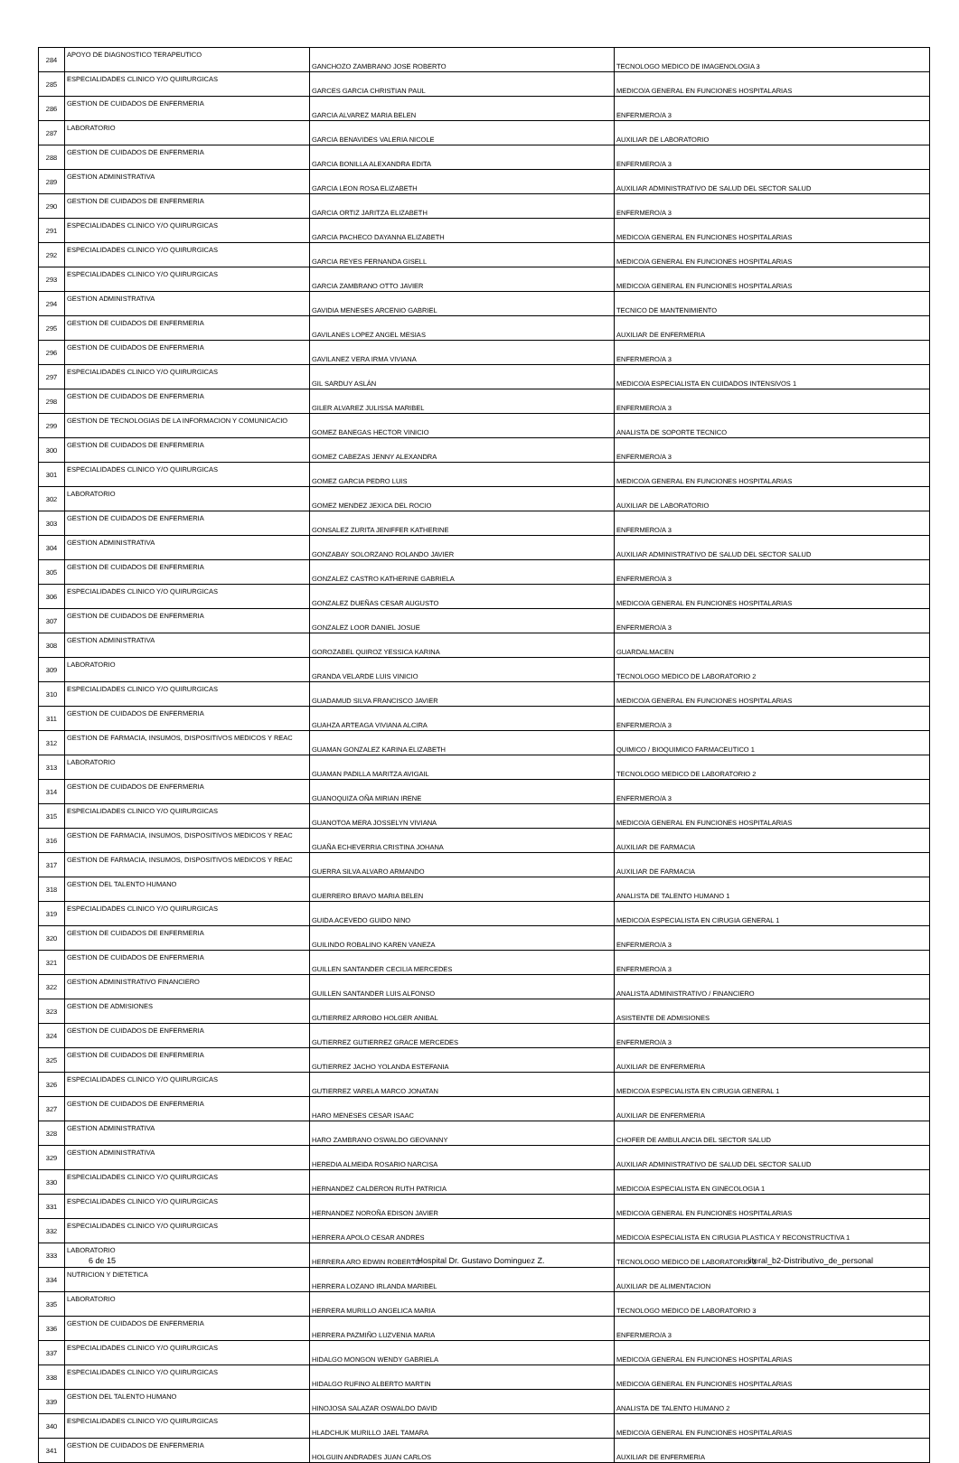| 284 | APOYO DE DIAGNOSTICO TERAPEUTICO | GANCHOZO ZAMBRANO JOSE ROBERTO | TECNOLOGO MEDICO DE IMAGENOLOGIA 3 |
| 285 | ESPECIALIDADES CLINICO Y/O QUIRURGICAS | GARCES GARCIA CHRISTIAN PAUL | MEDICO/A GENERAL EN FUNCIONES HOSPITALARIAS |
| 286 | GESTION DE CUIDADOS DE ENFERMERIA | GARCIA ALVAREZ MARIA BELEN | ENFERMERO/A 3 |
| 287 | LABORATORIO | GARCIA BENAVIDES VALERIA NICOLE | AUXILIAR DE LABORATORIO |
| 288 | GESTION DE CUIDADOS DE ENFERMERIA | GARCIA BONILLA ALEXANDRA EDITA | ENFERMERO/A 3 |
| 289 | GESTION ADMINISTRATIVA | GARCIA LEON ROSA ELIZABETH | AUXILIAR ADMINISTRATIVO DE SALUD DEL SECTOR SALUD |
| 290 | GESTION DE CUIDADOS DE ENFERMERIA | GARCIA ORTIZ JARITZA ELIZABETH | ENFERMERO/A 3 |
| 291 | ESPECIALIDADES CLINICO Y/O QUIRURGICAS | GARCIA PACHECO DAYANNA ELIZABETH | MEDICO/A GENERAL EN FUNCIONES HOSPITALARIAS |
| 292 | ESPECIALIDADES CLINICO Y/O QUIRURGICAS | GARCIA REYES FERNANDA GISELL | MEDICO/A GENERAL EN FUNCIONES HOSPITALARIAS |
| 293 | ESPECIALIDADES CLINICO Y/O QUIRURGICAS | GARCIA ZAMBRANO OTTO JAVIER | MEDICO/A GENERAL EN FUNCIONES HOSPITALARIAS |
| 294 | GESTION ADMINISTRATIVA | GAVIDIA MENESES ARCENIO GABRIEL | TECNICO DE MANTENIMIENTO |
| 295 | GESTION DE CUIDADOS DE ENFERMERIA | GAVILANES LOPEZ ANGEL MESIAS | AUXILIAR DE ENFERMERIA |
| 296 | GESTION DE CUIDADOS DE ENFERMERIA | GAVILANEZ VERA IRMA VIVIANA | ENFERMERO/A 3 |
| 297 | ESPECIALIDADES CLINICO Y/O QUIRURGICAS | GIL SARDUY ASLÁN | MEDICO/A ESPECIALISTA EN CUIDADOS INTENSIVOS 1 |
| 298 | GESTION DE CUIDADOS DE ENFERMERIA | GILER ALVAREZ JULISSA MARIBEL | ENFERMERO/A 3 |
| 299 | GESTION DE TECNOLOGIAS DE LA INFORMACION Y COMUNICACIO | GOMEZ BANEGAS HECTOR VINICIO | ANALISTA DE SOPORTE TECNICO |
| 300 | GESTION DE CUIDADOS DE ENFERMERIA | GOMEZ CABEZAS JENNY ALEXANDRA | ENFERMERO/A 3 |
| 301 | ESPECIALIDADES CLINICO Y/O QUIRURGICAS | GOMEZ GARCIA PEDRO LUIS | MEDICO/A GENERAL EN FUNCIONES HOSPITALARIAS |
| 302 | LABORATORIO | GOMEZ MENDEZ JEXICA DEL ROCIO | AUXILIAR DE LABORATORIO |
| 303 | GESTION DE CUIDADOS DE ENFERMERIA | GONSALEZ ZURITA JENIFFER KATHERINE | ENFERMERO/A 3 |
| 304 | GESTION ADMINISTRATIVA | GONZABAY SOLORZANO ROLANDO JAVIER | AUXILIAR ADMINISTRATIVO DE SALUD DEL SECTOR SALUD |
| 305 | GESTION DE CUIDADOS DE ENFERMERIA | GONZALEZ CASTRO KATHERINE GABRIELA | ENFERMERO/A 3 |
| 306 | ESPECIALIDADES CLINICO Y/O QUIRURGICAS | GONZALEZ DUEÑAS CESAR AUGUSTO | MEDICO/A GENERAL EN FUNCIONES HOSPITALARIAS |
| 307 | GESTION DE CUIDADOS DE ENFERMERIA | GONZALEZ LOOR DANIEL JOSUE | ENFERMERO/A 3 |
| 308 | GESTION ADMINISTRATIVA | GOROZABEL QUIROZ YESSICA KARINA | GUARDALMACEN |
| 309 | LABORATORIO | GRANDA VELARDE LUIS VINICIO | TECNOLOGO MEDICO DE LABORATORIO 2 |
| 310 | ESPECIALIDADES CLINICO Y/O QUIRURGICAS | GUADAMUD SILVA FRANCISCO JAVIER | MEDICO/A GENERAL EN FUNCIONES HOSPITALARIAS |
| 311 | GESTION DE CUIDADOS DE ENFERMERIA | GUAHZA ARTEAGA VIVIANA ALCIRA | ENFERMERO/A 3 |
| 312 | GESTION DE FARMACIA, INSUMOS, DISPOSITIVOS MEDICOS Y REAC | GUAMAN GONZALEZ KARINA ELIZABETH | QUIMICO / BIOQUIMICO FARMACEUTICO 1 |
| 313 | LABORATORIO | GUAMAN PADILLA MARITZA AVIGAIL | TECNOLOGO MEDICO DE LABORATORIO 2 |
| 314 | GESTION DE CUIDADOS DE ENFERMERIA | GUANOQUIZA OÑA MIRIAN IRENE | ENFERMERO/A 3 |
| 315 | ESPECIALIDADES CLINICO Y/O QUIRURGICAS | GUANOTOA MERA JOSSELYN VIVIANA | MEDICO/A GENERAL EN FUNCIONES HOSPITALARIAS |
| 316 | GESTION DE FARMACIA, INSUMOS, DISPOSITIVOS MEDICOS Y REAC | GUAÑA ECHEVERRIA CRISTINA JOHANA | AUXILIAR DE FARMACIA |
| 317 | GESTION DE FARMACIA, INSUMOS, DISPOSITIVOS MEDICOS Y REAC | GUERRA SILVA ALVARO ARMANDO | AUXILIAR DE FARMACIA |
| 318 | GESTION DEL TALENTO HUMANO | GUERRERO BRAVO MARIA BELEN | ANALISTA DE TALENTO HUMANO 1 |
| 319 | ESPECIALIDADES CLINICO Y/O QUIRURGICAS | GUIDA ACEVEDO GUIDO NINO | MEDICO/A ESPECIALISTA EN CIRUGIA GENERAL 1 |
| 320 | GESTION DE CUIDADOS DE ENFERMERIA | GUILINDO ROBALINO KAREN VANEZA | ENFERMERO/A 3 |
| 321 | GESTION DE CUIDADOS DE ENFERMERIA | GUILLEN SANTANDER CECILIA MERCEDES | ENFERMERO/A 3 |
| 322 | GESTION ADMINISTRATIVO FINANCIERO | GUILLEN SANTANDER LUIS ALFONSO | ANALISTA ADMINISTRATIVO / FINANCIERO |
| 323 | GESTION DE ADMISIONES | GUTIERREZ ARROBO HOLGER ANIBAL | ASISTENTE DE ADMISIONES |
| 324 | GESTION DE CUIDADOS DE ENFERMERIA | GUTIERREZ GUTIERREZ GRACE MERCEDES | ENFERMERO/A 3 |
| 325 | GESTION DE CUIDADOS DE ENFERMERIA | GUTIERREZ JACHO YOLANDA ESTEFANIA | AUXILIAR DE ENFERMERIA |
| 326 | ESPECIALIDADES CLINICO Y/O QUIRURGICAS | GUTIERREZ VARELA MARCO JONATAN | MEDICO/A ESPECIALISTA EN CIRUGIA GENERAL 1 |
| 327 | GESTION DE CUIDADOS DE ENFERMERIA | HARO MENESES CESAR ISAAC | AUXILIAR DE ENFERMERIA |
| 328 | GESTION ADMINISTRATIVA | HARO ZAMBRANO OSWALDO GEOVANNY | CHOFER DE AMBULANCIA DEL SECTOR SALUD |
| 329 | GESTION ADMINISTRATIVA | HEREDIA ALMEIDA ROSARIO NARCISA | AUXILIAR ADMINISTRATIVO DE SALUD DEL SECTOR SALUD |
| 330 | ESPECIALIDADES CLINICO Y/O QUIRURGICAS | HERNANDEZ CALDERON RUTH PATRICIA | MEDICO/A ESPECIALISTA EN GINECOLOGIA 1 |
| 331 | ESPECIALIDADES CLINICO Y/O QUIRURGICAS | HERNANDEZ NOROÑA EDISON JAVIER | MEDICO/A GENERAL EN FUNCIONES HOSPITALARIAS |
| 332 | ESPECIALIDADES CLINICO Y/O QUIRURGICAS | HERRERA APOLO CESAR ANDRES | MEDICO/A ESPECIALISTA EN CIRUGIA PLASTICA Y RECONSTRUCTIVA 1 |
| 333 | LABORATORIO | HERRERA ARO EDWIN ROBERTO | TECNOLOGO MEDICO DE LABORATORIO 3 |
| 334 | NUTRICION Y DIETETICA | HERRERA LOZANO IRLANDA MARIBEL | AUXILIAR DE ALIMENTACION |
| 335 | LABORATORIO | HERRERA MURILLO ANGELICA MARIA | TECNOLOGO MEDICO DE LABORATORIO 3 |
| 336 | GESTION DE CUIDADOS DE ENFERMERIA | HERRERA PAZMIÑO LUZVENIA MARIA | ENFERMERO/A 3 |
| 337 | ESPECIALIDADES CLINICO Y/O QUIRURGICAS | HIDALGO MONGON WENDY GABRIELA | MEDICO/A GENERAL EN FUNCIONES HOSPITALARIAS |
| 338 | ESPECIALIDADES CLINICO Y/O QUIRURGICAS | HIDALGO RUFINO ALBERTO MARTIN | MEDICO/A GENERAL EN FUNCIONES HOSPITALARIAS |
| 339 | GESTION DEL TALENTO HUMANO | HINOJOSA SALAZAR OSWALDO DAVID | ANALISTA DE TALENTO HUMANO 2 |
| 340 | ESPECIALIDADES CLINICO Y/O QUIRURGICAS | HLADCHUK MURILLO JAEL TAMARA | MEDICO/A GENERAL EN FUNCIONES HOSPITALARIAS |
| 341 | GESTION DE CUIDADOS DE ENFERMERIA | HOLGUIN ANDRADES JUAN CARLOS | AUXILIAR DE ENFERMERIA |
6 de 15 Hospital Dr. Gustavo Dominguez Z.
literal_b2-Distributivo_de_personal